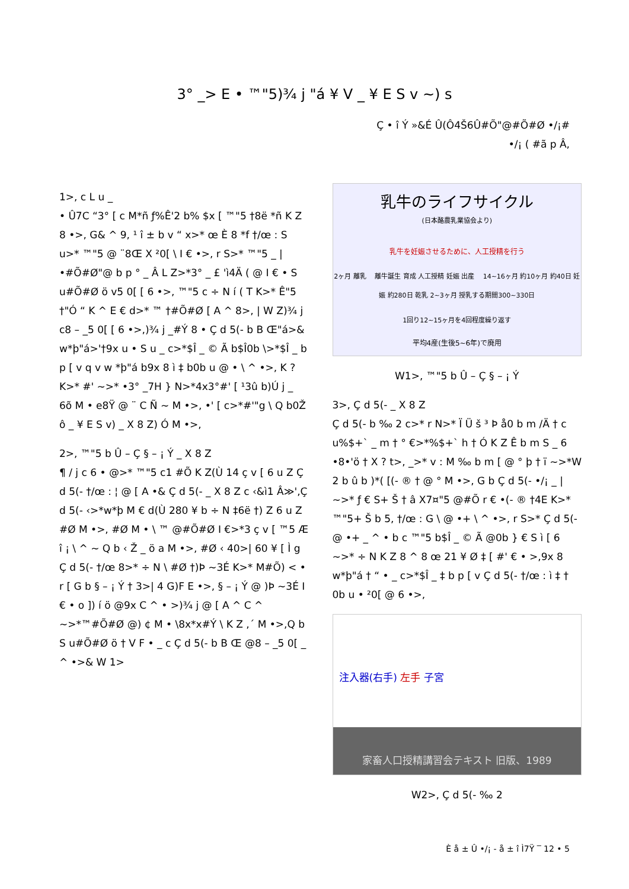3° _> E • ™"5)¾ j "á ¥ V _ ¥ E S v ~) s
Ç • î Ý »&É Û(Ô4Š6Û#Õ"@#Õ#Ø •/¡#
•/¡ ( #ã p Â,
1>, c L u _
• Û7C “3° [ c M*ñ ƒ%Ê'2 b% $x [ ™"5 †8ë *ñ K Z 8 •>, G& ^ 9, ¹ î ± b v “ x>* œ È 8 *f †/œ : S u>* ™"5 @ ¨8Œ X ²0[ \ I € •>, r S>* ™"5 _ | •#Õ#Ø"@ b p ° _ Â L Z>*3° _ £ 'ì4Ä ( @ I € • S u#Õ#Ø ö v5 0[ [ 6 •>, ™"5 c ÷ N í ( T K>* Ê"5 †"Ó “ K ^ E € d>* ™ †#Õ#Ø [ A ^ 8>, | W Z)¾ j c8 – _5 0[ [ 6 •>,)¾ j _#Ý 8 • Ç d 5(- b B Œ"á>& w*þ"á>'†9x u • S u _ c>*$Î _ © Ã b$Î0b \>*$Î _ b p [ v q v w *þ"á b9x 8 ì ‡ b0b u @ • \ ^ •>, K ? K>* #' ~>* •3° _7H } N>*4x3°#' [ ¹3û b)Ú j _ 6õ M • e8Ÿ @ ¨ C Ñ ~ M •>, •' [ c>*#'"g \ Q b0Ž ô _ ¥ E S v) _ X 8 Z) Ó M •>,
2>, ™"5 b Û – Ç § – ¡ Ý _ X 8 Z
¶ / j c 6 • @>* ™"5 c1 #Õ K Z(Ù 14 ç v [ 6 u Z Ç d 5(- †/œ : ¦ @ [ A •& Ç d 5(- _ X 8 Z c ‹&ì1 Â≫',Ç d 5(- ‹>*w*þ M € d(Ù 280 ¥ b ÷ N ‡6ë †) Z 6 u Z #Ø M •>, #Ø M • \ ™ @#Õ#Ø I €>*3 ç v [ ™5 Æ î ¡ \ ^ ~ Q b ‹ Ž _ ö a M •>, #Ø ‹ 40>| 60 ¥ [ Ì g Ç d 5(- †/œ 8>* ÷ N \ #Ø †)Þ ~3É K>* M#Õ) < • r [ G b § – ¡ Ý † 3>| 4 G)F E •>, § – ¡ Ý @ )Þ ~3É I € • o ]) í ö @9x C ^ • >)¾ j @ [ A ^ C ^ ~>*™#Õ#Ø @) ¢ M • \8x*x#Ý \ K Z ,´ M •>,Q b S u#Õ#Ø ö † V F • _ c Ç d 5(- b B Œ @8 – _5 0[ _ ^ •>& W 1>
乳牛のライフサイクル
(日本酪農乳業協会より)
乳牛を妊娠させるために、人工授精を行う
2ヶ月 離乳 　離牛誕生 育成 人工授精 妊娠 出産 　14~16ヶ月 約10ヶ月 約40日 妊娠 約280日 乾乳 2~3ヶ月 授乳する期間300~330日
1回り12~15ヶ月を4回程度繰り返す
平均4産(生後5~6年)で廃用
W1>, ™"5 b Û – Ç § – ¡ Ý
3>, Ç d 5(- _ X 8 Z
Ç d 5(- b ‰ 2 c>* r N>* Ï Ü š ³ Þ å0 b m /Ä † c u%$+` _ m † ° €>*%$+` h † Ó K Z Ê b m S _ 6 •8•'ö † X ? t>, _>* v : M ‰ b m [ @ ° þ † ï ~>*W 2 b û b )*( [(- ® † @ ° M •>, G b Ç d 5(- •/¡ _ | ~>* ƒ € S+ Š † â X7¤"5 @#Õ r € •(- ® †4E K>* ™"5+ Š b 5, †/œ : G \ @ •+ \ ^ •>, r S>* Ç d 5(- @ •+ _ ^ • b c ™"5 b$Î _ © Ã @0b } € S ì [ 6 ~>* ÷ N K Z 8 ^ 8 œ 21 ¥ Ø ‡ [ #' € • >,9x 8 w*þ"á † “ • _ c>*$Î _ ‡ b p [ v Ç d 5(- †/œ : ì ‡ † 0b u • ²0[ @ 6 •>,
注入器(右手) 左手 子宮
家畜人口授精講習会テキスト 旧版、1989
W2>, Ç d 5(- ‰ 2
È å ± Û •/¡ - å ± î Ì7Ÿ ‾ 12 • 5